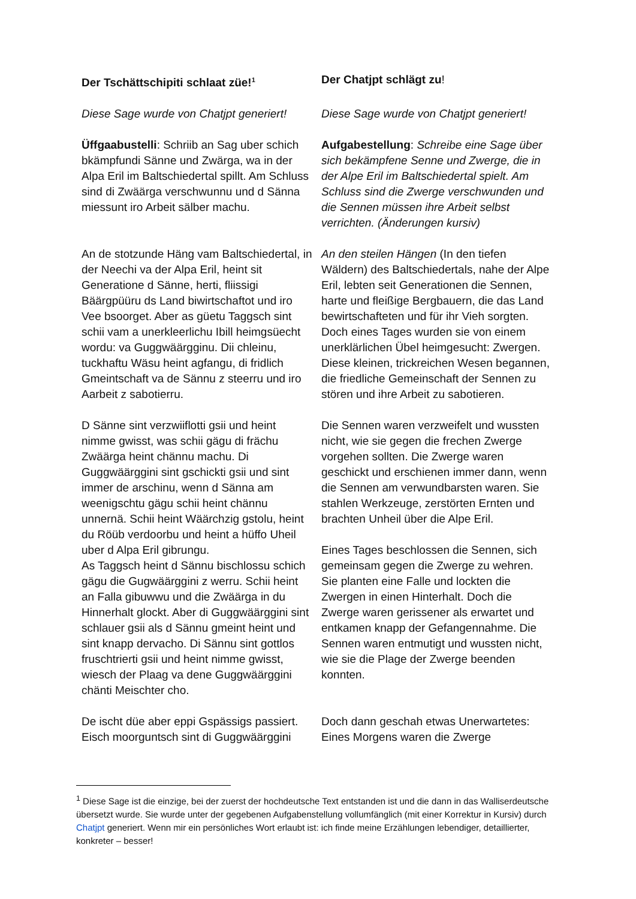| Der Tschättschipiti schlaat züe!<sup>1</sup> | Der Chatjpt schlägt zu ! |
| Diese Sage wurde von Chatjpt generiert! | Diese Sage wurde von Chatjpt generiert! |
| Üffgaabustelli : Schriib an Sag uber schich bkämpfundi Sänne und Zwärga, wa in der Alpa Eril im Baltschiedertal spillt. Am Schluss sind di Zwäärga verschwunnu und d Sänna miessunt iro Arbeit sälber machu. | Aufgabestellung : Schreibe eine Sage über sich bekämpfene Senne und Zwerge, die in der Alpe Eril im Baltschiedertal spielt. Am Schluss sind die Zwerge verschwunden und die Sennen müssen ihre Arbeit selbst verrichten. (Änderungen kursiv) |
| An de stotzunde Häng vam Baltschiedertal, in der Neechi va der Alpa Eril, heint sit Generatione d Sänne, herti, fliissigi Bäärgpüüru ds Land biwirtschaftot und iro Vee bsoorget. Aber as güetu Taggsch sint schii vam a unerkleerlichu Ibill heimgsüecht wordu: va Guggwäärgginu. Dii chleinu, tuckhaftu Wäsu heint agfangu, di fridlich Gmeintschaft va de Sännu z steerru und iro Aarbeit z sabotierru. | An den steilen Hängen (In den tiefen Wäldern) des Baltschiedertals, nahe der Alpe Eril, lebten seit Generationen die Sennen, harte und fleißige Bergbauern, die das Land bewirtschafteten und für ihr Vieh sorgten. Doch eines Tages wurden sie von einem unerklärlichen Übel heimgesucht: Zwergen. Diese kleinen, trickreichen Wesen begannen, die friedliche Gemeinschaft der Sennen zu stören und ihre Arbeit zu sabotieren. |
| D Sänne sint verzwiiflotti gsii und heint nimme gwisst, was schii gägu di frächu Zwäärga heint chännu machu. Di Guggwäärggini sint gschickti gsii und sint immer de arschinu, wenn d Sänna am weenigschtu gägu schii heint chännu unnernä. Schii heint Wäärchzig gstolu, heint du Röüb verdoorbu und heint a hüffo Uheil uber d Alpa Eril gibrungu. As Taggsch heint d Sännu bischlossu schich gägu die Gugwäärggini z werru. Schii heint an Falla gibuwwu und die Zwäärga in du Hinnerhalt glockt. Aber di Guggwäärggini sint schlauer gsii als d Sännu gmeint heint und sint knapp dervacho. Di Sännu sint gottlos fruschtrierti gsii und heint nimme gwisst, wiesch der Plaag va dene Guggwäärggini chänti Meischter cho. | Die Sennen waren verzweifelt und wussten nicht, wie sie gegen die frechen Zwerge vorgehen sollten. Die Zwerge waren geschickt und erschienen immer dann, wenn die Sennen am verwundbarsten waren. Sie stahlen Werkzeuge, zerstörten Ernten und brachten Unheil über die Alpe Eril. Eines Tages beschlossen die Sennen, sich gemeinsam gegen die Zwerge zu wehren. Sie planten eine Falle und lockten die Zwergen in einen Hinterhalt. Doch die Zwerge waren gerissener als erwartet und entkamen knapp der Gefangennahme. Die Sennen waren entmutigt und wussten nicht, wie sie die Plage der Zwerge beenden konnten. |
| De ischt düe aber eppi Gspässigs passiert. Eisch moorguntsch sint di Guggwäärggini | Doch dann geschah etwas Unerwartetes: Eines Morgens waren die Zwerge |
<sup>1</sup> Diese Sage ist die einzige, bei der zuerst der hochdeutsche Text entstanden ist und die dann in das Walliserdeutsche übersetzt wurde. Sie wurde unter der gegebenen Aufgabenstellung vollumfänglich (mit einer Korrektur in Kursiv) durch Chatjpt generiert. Wenn mir ein persönliches Wort erlaubt ist: ich finde meine Erzählungen lebendiger, detaillierter, konkreter – besser!